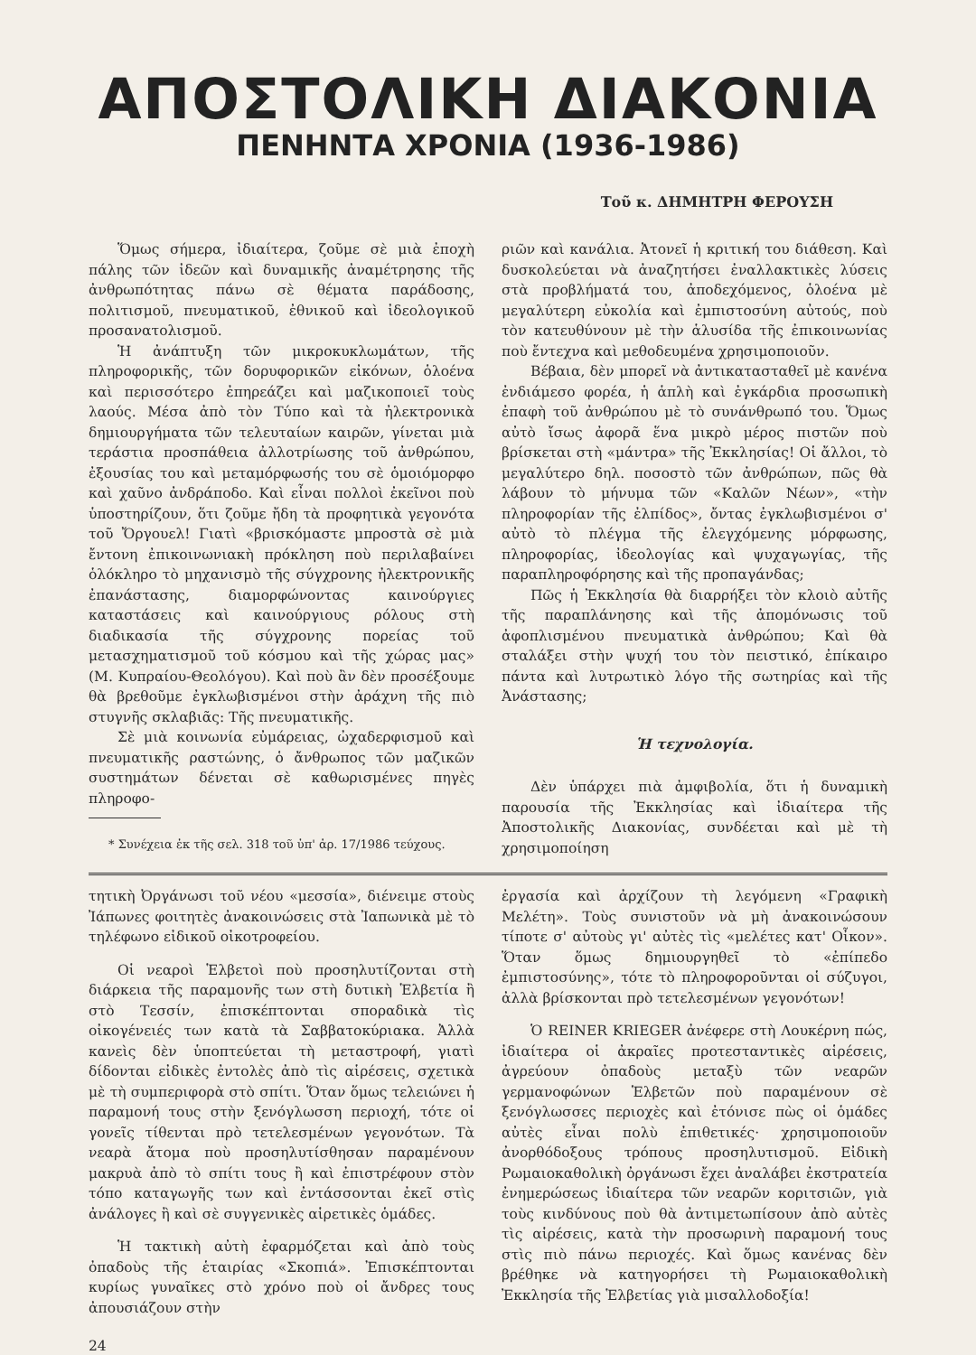ΑΠΟΣΤΟΛΙΚΗ ΔΙΑΚΟΝΙΑ
ΠΕΝΗΝΤΑ ΧΡΟΝΙΑ (1936-1986)
Τοῦ κ. ΔΗΜΗΤΡΗ ΦΕΡΟΥΣΗ
Ὅμως σήμερα, ἰδιαίτερα, ζοῦμε σὲ μιὰ ἐποχὴ πάλης τῶν ἰδεῶν καὶ δυναμικῆς ἀναμέτρησης τῆς ἀνθρωπότητας πάνω σὲ θέματα παράδοσης, πολιτισμοῦ, πνευματικοῦ, ἐθνικοῦ καὶ ἰδεολογικοῦ προσανατολισμοῦ.
Ἡ ἀνάπτυξη τῶν μικροκυκλωμάτων, τῆς πληροφορικῆς, τῶν δορυφορικῶν εἰκόνων, ὁλοένα καὶ περισσότερο ἐπηρεάζει καὶ μαζικοποιεῖ τοὺς λαούς. Μέσα ἀπὸ τὸν Τύπο καὶ τὰ ἠλεκτρονικὰ δημιουργήματα τῶν τελευταίων καιρῶν, γίνεται μιὰ τεράστια προσπάθεια ἀλλοτρίωσης τοῦ ἀνθρώπου, ἐξουσίας του καὶ μεταμόρφωσής του σὲ ὁμοιόμορφο καὶ χαῦνο ἀνδράποδο. Καὶ εἶναι πολλοὶ ἐκεῖνοι ποὺ ὑποστηρίζουν, ὅτι ζοῦμε ἤδη τὰ προφητικὰ γεγονότα τοῦ Ὄργουελ! Γιατὶ «βρισκόμαστε μπροστὰ σὲ μιὰ ἔντονη ἐπικοινωνιακὴ πρόκληση ποὺ περιλαβαίνει ὁλόκληρο τὸ μηχανισμὸ τῆς σύγχρονης ἠλεκτρονικῆς ἐπανάστασης, διαμορφώνοντας καινούργιες καταστάσεις καὶ καινούργιους ρόλους στὴ διαδικασία τῆς σύγχρονης πορείας τοῦ μετασχηματισμοῦ τοῦ κόσμου καὶ τῆς χώρας μας» (Μ. Κυπραίου-Θεολόγου). Καὶ ποὺ ἂν δὲν προσέξουμε θὰ βρεθοῦμε ἐγκλωβισμένοι στὴν ἀράχνη τῆς πιὸ στυγνῆς σκλαβιᾶς: Τῆς πνευματικῆς.
Σὲ μιὰ κοινωνία εὐμάρειας, ὠχαδερφισμοῦ καὶ πνευματικῆς ραστώνης, ὁ ἄνθρωπος τῶν μαζικῶν συστημάτων δένεται σὲ καθωρισμένες πηγὲς πληροφο-
* Συνέχεια ἐκ τῆς σελ. 318 τοῦ ὑπ' ἀρ. 17/1986 τεύχους.
ριῶν καὶ κανάλια. Ἀτονεῖ ἡ κριτική του διάθεση. Καὶ δυσκολεύεται νὰ ἀναζητήσει ἐναλλακτικὲς λύσεις στὰ προβλήματά του, ἀποδεχόμενος, ὁλοένα μὲ μεγαλύτερη εὐκολία καὶ ἐμπιστοσύνη αὐτούς, ποὺ τὸν κατευθύνουν μὲ τὴν ἁλυσίδα τῆς ἐπικοινωνίας ποὺ ἔντεχνα καὶ μεθοδευμένα χρησιμοποιοῦν.
Βέβαια, δὲν μπορεῖ νὰ ἀντικατασταθεῖ μὲ κανένα ἐνδιάμεσο φορέα, ἡ ἁπλὴ καὶ ἐγκάρδια προσωπικὴ ἐπαφὴ τοῦ ἀνθρώπου μὲ τὸ συνάνθρωπό του. Ὅμως αὐτὸ ἴσως ἀφορᾶ ἕνα μικρὸ μέρος πιστῶν ποὺ βρίσκεται στὴ «μάντρα» τῆς Ἐκκλησίας! Οἱ ἄλλοι, τὸ μεγαλύτερο δηλ. ποσοστὸ τῶν ἀνθρώπων, πῶς θὰ λάβουν τὸ μήνυμα τῶν «Καλῶν Νέων», «τὴν πληροφορίαν τῆς ἐλπίδος», ὄντας ἐγκλωβισμένοι σ' αὐτὸ τὸ πλέγμα τῆς ἐλεγχόμενης μόρφωσης, πληροφορίας, ἰδεολογίας καὶ ψυχαγωγίας, τῆς παραπληροφόρησης καὶ τῆς προπαγάνδας;
Πῶς ἡ Ἐκκλησία θὰ διαρρήξει τὸν κλοιὸ αὐτῆς τῆς παραπλάνησης καὶ τῆς ἀπομόνωσις τοῦ ἀφοπλισμένου πνευματικὰ ἀνθρώπου; Καὶ θὰ σταλάξει στὴν ψυχή του τὸν πειστικό, ἐπίκαιρο πάντα καὶ λυτρωτικὸ λόγο τῆς σωτηρίας καὶ τῆς Ἀνάστασης;
Ἡ τεχνολογία.
Δὲν ὑπάρχει πιὰ ἀμφιβολία, ὅτι ἡ δυναμικὴ παρουσία τῆς Ἐκκλησίας καὶ ἰδιαίτερα τῆς Ἀποστολικῆς Διακονίας, συνδέεται καὶ μὲ τὴ χρησιμοποίηση
τητικὴ Ὀργάνωσι τοῦ νέου «μεσσία», διένειμε στοὺς Ἰάπωνες φοιτητὲς ἀνακοινώσεις στὰ Ἰαπωνικὰ μὲ τὸ τηλέφωνο εἰδικοῦ οἰκοτροφείου.
Οἱ νεαροὶ Ἑλβετοὶ ποὺ προσηλυτίζονται στὴ διάρκεια τῆς παραμονῆς των στὴ δυτικὴ Ἑλβετία ἢ στὸ Τεσσίν, ἐπισκέπτονται σποραδικὰ τὶς οἰκογένειές των κατὰ τὰ Σαββατοκύριακα. Ἀλλὰ κανεὶς δὲν ὑποπτεύεται τὴ μεταστροφή, γιατὶ δίδονται εἰδικὲς ἐντολὲς ἀπὸ τὶς αἱρέσεις, σχετικὰ μὲ τὴ συμπεριφορὰ στὸ σπίτι. Ὅταν ὅμως τελειώνει ἡ παραμονή τους στὴν ξενόγλωσση περιοχή, τότε οἱ γονεῖς τίθενται πρὸ τετελεσμένων γεγονότων. Τὰ νεαρὰ ἄτομα ποὺ προσηλυτίσθησαν παραμένουν μακρυὰ ἀπὸ τὸ σπίτι τους ἢ καὶ ἐπιστρέφουν στὸν τόπο καταγωγῆς των καὶ ἐντάσσονται ἐκεῖ στὶς ἀνάλογες ἢ καὶ σὲ συγγενικὲς αἱρετικὲς ὁμάδες.
Ἡ τακτικὴ αὐτὴ ἐφαρμόζεται καὶ ἀπὸ τοὺς ὀπαδοὺς τῆς ἑταιρίας «Σκοπιά». Ἐπισκέπτονται κυρίως γυναῖκες στὸ χρόνο ποὺ οἱ ἄνδρες τους ἀπουσιάζουν στὴν
24
ἐργασία καὶ ἀρχίζουν τὴ λεγόμενη «Γραφικὴ Μελέτη». Τοὺς συνιστοῦν νὰ μὴ ἀνακοινώσουν τίποτε σ' αὐτοὺς γι' αὐτὲς τὶς «μελέτες κατ' Οἶκον». Ὅταν ὅμως δημιουργηθεῖ τὸ «ἐπίπεδο ἐμπιστοσύνης», τότε τὸ πληροφοροῦνται οἱ σύζυγοι, ἀλλὰ βρίσκονται πρὸ τετελεσμένων γεγονότων!
Ὁ REINER KRIEGER ἀνέφερε στὴ Λουκέρνη πώς, ἰδιαίτερα οἱ ἀκραῖες προτεσταντικὲς αἱρέσεις, ἀγρεύουν ὀπαδοὺς μεταξὺ τῶν νεαρῶν γερμανοφώνων Ἑλβετῶν ποὺ παραμένουν σὲ ξενόγλωσσες περιοχὲς καὶ ἐτόνισε πὼς οἱ ὁμάδες αὐτὲς εἶναι πολὺ ἐπιθετικές· χρησιμοποιοῦν ἀνορθόδοξους τρόπους προσηλυτισμοῦ. Εἰδικὴ Ρωμαιοκαθολικὴ ὀργάνωσι ἔχει ἀναλάβει ἐκστρατεία ἐνημερώσεως ἰδιαίτερα τῶν νεαρῶν κοριτσιῶν, γιὰ τοὺς κινδύνους ποὺ θὰ ἀντιμετωπίσουν ἀπὸ αὐτὲς τὶς αἱρέσεις, κατὰ τὴν προσωρινὴ παραμονή τους στὶς πιὸ πάνω περιοχές. Καὶ ὅμως κανένας δὲν βρέθηκε νὰ κατηγορήσει τὴ Ρωμαιοκαθολικὴ Ἐκκλησία τῆς Ἑλβετίας γιὰ μισαλλοδοξία!